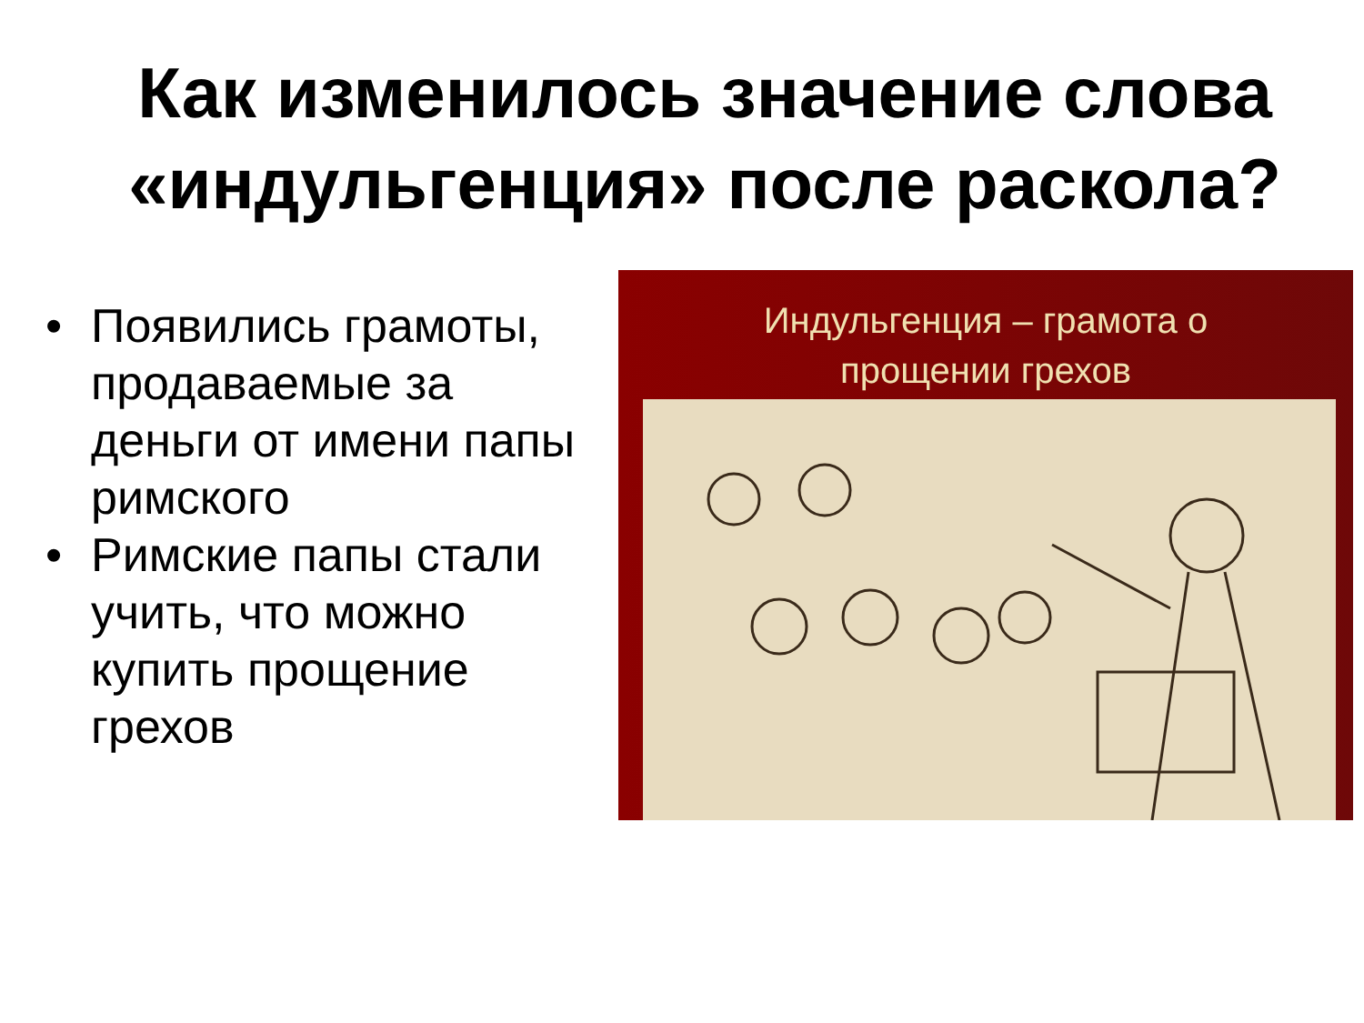Как изменилось значение слова «индульгенция» после раскола?
• Появились грамоты, продаваемые за деньги от имени папы римского
• Римские папы стали учить, что можно купить прощение грехов
Индульгенция – грамота о
прощении грехов